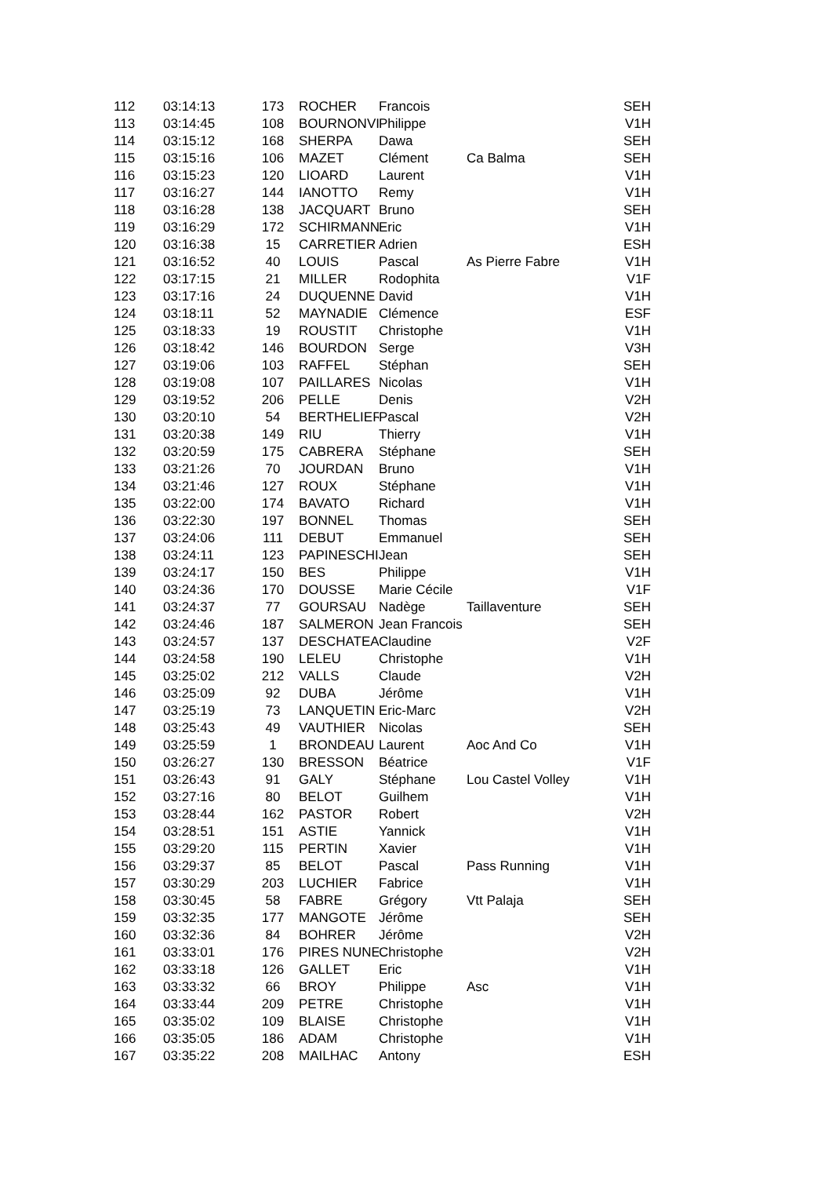| 112 | 03:14:13 | 173 | ROCHER | Francois | | SEH |
| 113 | 03:14:45 | 108 | BOURNONVI | Philippe | | V1H |
| 114 | 03:15:12 | 168 | SHERPA | Dawa | | SEH |
| 115 | 03:15:16 | 106 | MAZET | Clément | Ca Balma | SEH |
| 116 | 03:15:23 | 120 | LIOARD | Laurent | | V1H |
| 117 | 03:16:27 | 144 | IANOTTO | Remy | | V1H |
| 118 | 03:16:28 | 138 | JACQUART | Bruno | | SEH |
| 119 | 03:16:29 | 172 | SCHIRMANN | Eric | | V1H |
| 120 | 03:16:38 | 15 | CARRETIER | Adrien | | ESH |
| 121 | 03:16:52 | 40 | LOUIS | Pascal | As Pierre Fabre | V1H |
| 122 | 03:17:15 | 21 | MILLER | Rodophita | | V1F |
| 123 | 03:17:16 | 24 | DUQUENNE | David | | V1H |
| 124 | 03:18:11 | 52 | MAYNADIE | Clémence | | ESF |
| 125 | 03:18:33 | 19 | ROUSTIT | Christophe | | V1H |
| 126 | 03:18:42 | 146 | BOURDON | Serge | | V3H |
| 127 | 03:19:06 | 103 | RAFFEL | Stéphan | | SEH |
| 128 | 03:19:08 | 107 | PAILLARES | Nicolas | | V1H |
| 129 | 03:19:52 | 206 | PELLE | Denis | | V2H |
| 130 | 03:20:10 | 54 | BERTHELIER | Pascal | | V2H |
| 131 | 03:20:38 | 149 | RIU | Thierry | | V1H |
| 132 | 03:20:59 | 175 | CABRERA | Stéphane | | SEH |
| 133 | 03:21:26 | 70 | JOURDAN | Bruno | | V1H |
| 134 | 03:21:46 | 127 | ROUX | Stéphane | | V1H |
| 135 | 03:22:00 | 174 | BAVATO | Richard | | V1H |
| 136 | 03:22:30 | 197 | BONNEL | Thomas | | SEH |
| 137 | 03:24:06 | 111 | DEBUT | Emmanuel | | SEH |
| 138 | 03:24:11 | 123 | PAPINESCHI | Jean | | SEH |
| 139 | 03:24:17 | 150 | BES | Philippe | | V1H |
| 140 | 03:24:36 | 170 | DOUSSE | Marie Cécile | | V1F |
| 141 | 03:24:37 | 77 | GOURSAU | Nadège | Taillaventure | SEH |
| 142 | 03:24:46 | 187 | SALMERON | Jean Francois | | SEH |
| 143 | 03:24:57 | 137 | DESCHATEA | Claudine | | V2F |
| 144 | 03:24:58 | 190 | LELEU | Christophe | | V1H |
| 145 | 03:25:02 | 212 | VALLS | Claude | | V2H |
| 146 | 03:25:09 | 92 | DUBA | Jérôme | | V1H |
| 147 | 03:25:19 | 73 | LANQUETIN | Eric-Marc | | V2H |
| 148 | 03:25:43 | 49 | VAUTHIER | Nicolas | | SEH |
| 149 | 03:25:59 | 1 | BRONDEAU | Laurent | Aoc And Co | V1H |
| 150 | 03:26:27 | 130 | BRESSON | Béatrice | | V1F |
| 151 | 03:26:43 | 91 | GALY | Stéphane | Lou Castel Volley | V1H |
| 152 | 03:27:16 | 80 | BELOT | Guilhem | | V1H |
| 153 | 03:28:44 | 162 | PASTOR | Robert | | V2H |
| 154 | 03:28:51 | 151 | ASTIE | Yannick | | V1H |
| 155 | 03:29:20 | 115 | PERTIN | Xavier | | V1H |
| 156 | 03:29:37 | 85 | BELOT | Pascal | Pass Running | V1H |
| 157 | 03:30:29 | 203 | LUCHIER | Fabrice | | V1H |
| 158 | 03:30:45 | 58 | FABRE | Grégory | Vtt Palaja | SEH |
| 159 | 03:32:35 | 177 | MANGOTE | Jérôme | | SEH |
| 160 | 03:32:36 | 84 | BOHRER | Jérôme | | V2H |
| 161 | 03:33:01 | 176 | PIRES NUNE | Christophe | | V2H |
| 162 | 03:33:18 | 126 | GALLET | Eric | | V1H |
| 163 | 03:33:32 | 66 | BROY | Philippe | Asc | V1H |
| 164 | 03:33:44 | 209 | PETRE | Christophe | | V1H |
| 165 | 03:35:02 | 109 | BLAISE | Christophe | | V1H |
| 166 | 03:35:05 | 186 | ADAM | Christophe | | V1H |
| 167 | 03:35:22 | 208 | MAILHAC | Antony | | ESH |